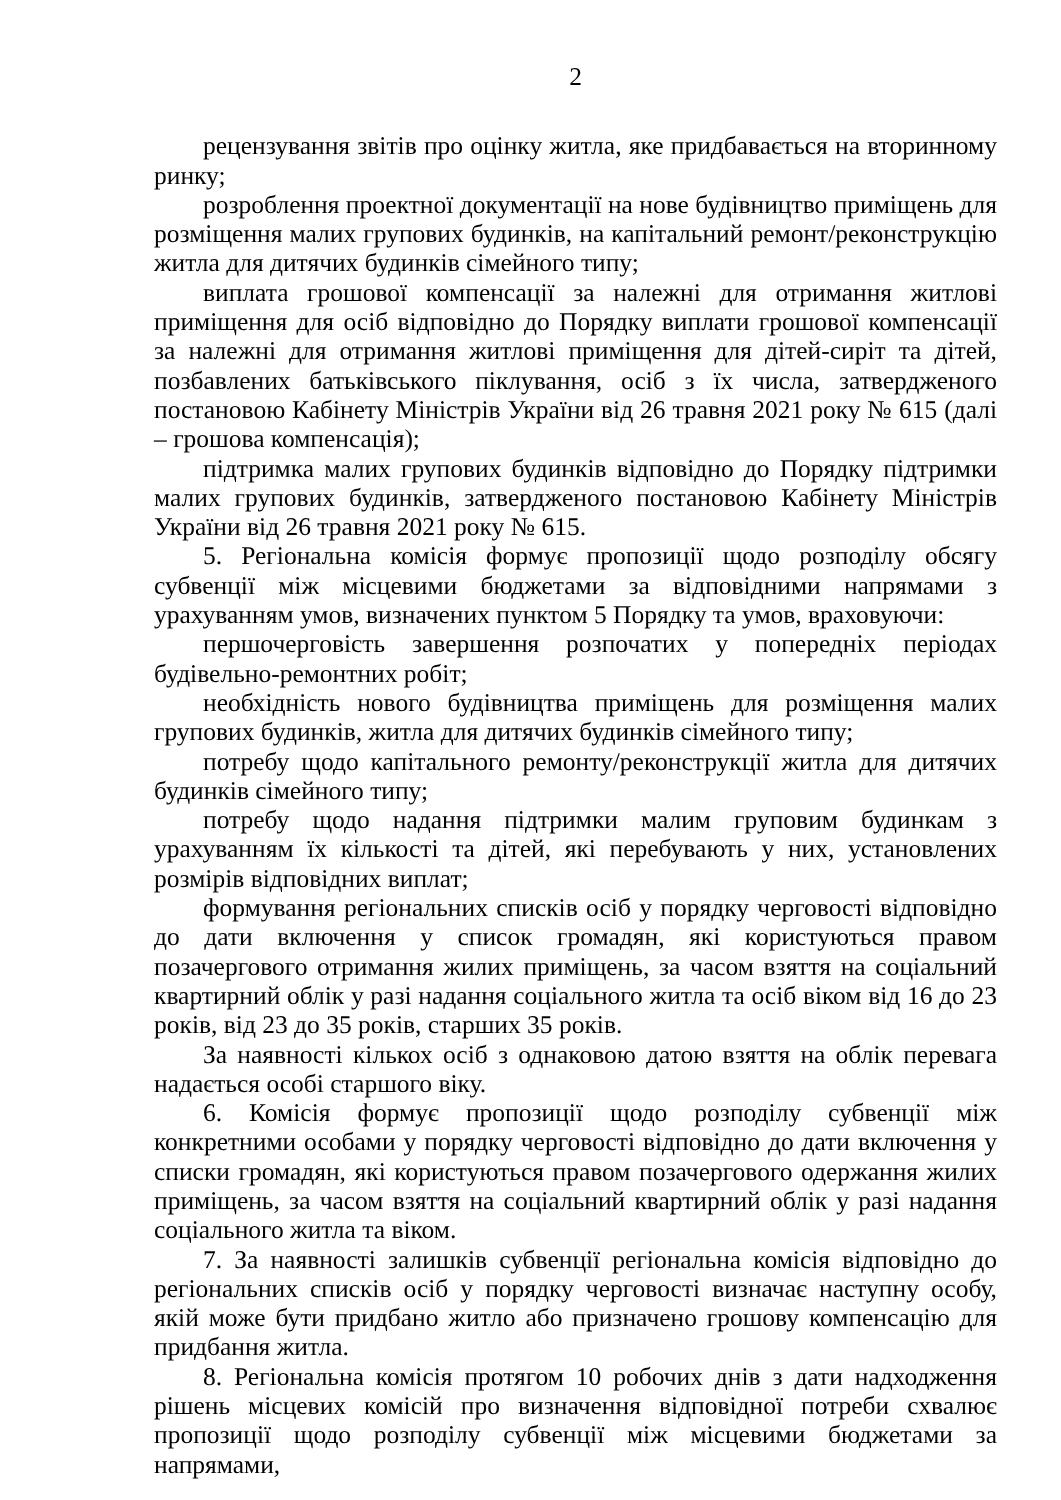2
рецензування звітів про оцінку житла, яке придбавається на вторинному ринку;
розроблення проектної документації на нове будівництво приміщень для розміщення малих групових будинків, на капітальний ремонт/реконструкцію житла для дитячих будинків сімейного типу;
виплата грошової компенсації за належні для отримання житлові приміщення для осіб відповідно до Порядку виплати грошової компенсації за належні для отримання житлові приміщення для дітей-сиріт та дітей, позбавлених батьківського піклування, осіб з їх числа, затвердженого постановою Кабінету Міністрів України від 26 травня 2021 року № 615 (далі – грошова компенсація);
підтримка малих групових будинків відповідно до Порядку підтримки малих групових будинків, затвердженого постановою Кабінету Міністрів України від 26 травня 2021 року № 615.
5. Регіональна комісія формує пропозиції щодо розподілу обсягу субвенції між місцевими бюджетами за відповідними напрямами з урахуванням умов, визначених пунктом 5 Порядку та умов, враховуючи:
першочерговість завершення розпочатих у попередніх періодах будівельно-ремонтних робіт;
необхідність нового будівництва приміщень для розміщення малих групових будинків, житла для дитячих будинків сімейного типу;
потребу щодо капітального ремонту/реконструкції житла для дитячих будинків сімейного типу;
потребу щодо надання підтримки малим груповим будинкам з урахуванням їх кількості та дітей, які перебувають у них, установлених розмірів відповідних виплат;
формування регіональних списків осіб у порядку черговості відповідно до дати включення у список громадян, які користуються правом позачергового отримання жилих приміщень, за часом взяття на соціальний квартирний облік у разі надання соціального житла та осіб віком від 16 до 23 років, від 23 до 35 років, старших 35 років.
За наявності кількох осіб з однаковою датою взяття на облік перевага надається особі старшого віку.
6. Комісія формує пропозиції щодо розподілу субвенції між конкретними особами у порядку черговості відповідно до дати включення у списки громадян, які користуються правом позачергового одержання жилих приміщень, за часом взяття на соціальний квартирний облік у разі надання соціального житла та віком.
7. За наявності залишків субвенції регіональна комісія відповідно до регіональних списків осіб у порядку черговості визначає наступну особу, якій може бути придбано житло або призначено грошову компенсацію для придбання житла.
8. Регіональна комісія протягом 10 робочих днів з дати надходження рішень місцевих комісій про визначення відповідної потреби схвалює пропозиції щодо розподілу субвенції між місцевими бюджетами за напрямами,